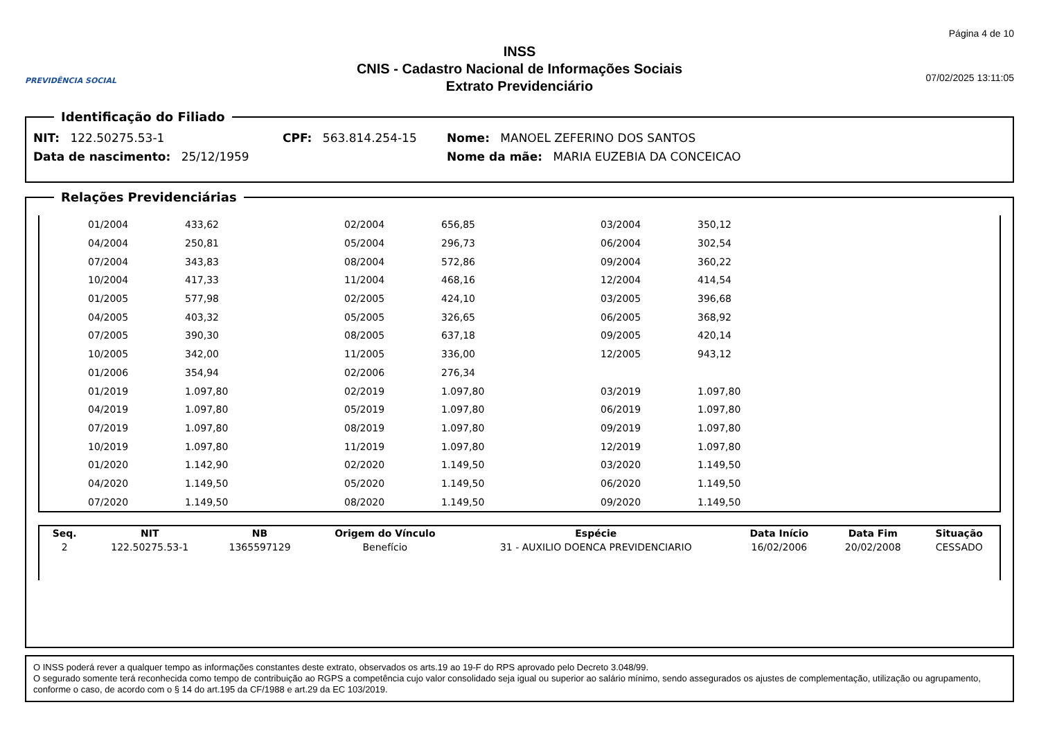PREVIDÊNCIA SOCIAL
INSS
CNIS - Cadastro Nacional de Informações Sociais
Extrato Previdenciário
Página 4 de 10
07/02/2025 13:11:05
Identificação do Filiado
NIT: 122.50275.53-1 CPF: 563.814.254-15 Nome: MANOEL ZEFERINO DOS SANTOS
Data de nascimento: 25/12/1959 Nome da mãe: MARIA EUZEBIA DA CONCEICAO
Relações Previdenciárias
| | 01/2004 | 433,62 | 02/2004 | 656,85 | 03/2004 | 350,12 | |
| | 04/2004 | 250,81 | 05/2004 | 296,73 | 06/2004 | 302,54 | |
| | 07/2004 | 343,83 | 08/2004 | 572,86 | 09/2004 | 360,22 | |
| | 10/2004 | 417,33 | 11/2004 | 468,16 | 12/2004 | 414,54 | |
| | 01/2005 | 577,98 | 02/2005 | 424,10 | 03/2005 | 396,68 | |
| | 04/2005 | 403,32 | 05/2005 | 326,65 | 06/2005 | 368,92 | |
| | 07/2005 | 390,30 | 08/2005 | 637,18 | 09/2005 | 420,14 | |
| | 10/2005 | 342,00 | 11/2005 | 336,00 | 12/2005 | 943,12 | |
| | 01/2006 | 354,94 | 02/2006 | 276,34 | | | |
| | 01/2019 | 1.097,80 | 02/2019 | 1.097,80 | 03/2019 | 1.097,80 | |
| | 04/2019 | 1.097,80 | 05/2019 | 1.097,80 | 06/2019 | 1.097,80 | |
| | 07/2019 | 1.097,80 | 08/2019 | 1.097,80 | 09/2019 | 1.097,80 | |
| | 10/2019 | 1.097,80 | 11/2019 | 1.097,80 | 12/2019 | 1.097,80 | |
| | 01/2020 | 1.142,90 | 02/2020 | 1.149,50 | 03/2020 | 1.149,50 | |
| | 04/2020 | 1.149,50 | 05/2020 | 1.149,50 | 06/2020 | 1.149,50 | |
| | 07/2020 | 1.149,50 | 08/2020 | 1.149,50 | 09/2020 | 1.149,50 | |
| Seq. | NIT | NB | Origem do Vínculo | Espécie | Data Início | Data Fim | Situação |
| --- | --- | --- | --- | --- | --- | --- | --- |
| 2 | 122.50275.53-1 | 1365597129 | Benefício | 31 - AUXILIO DOENCA PREVIDENCIARIO | 16/02/2006 | 20/02/2008 | CESSADO |
O INSS poderá rever a qualquer tempo as informações constantes deste extrato, observados os arts.19 ao 19-F do RPS aprovado pelo Decreto 3.048/99.
O segurado somente terá reconhecida como tempo de contribuição ao RGPS a competência cujo valor consolidado seja igual ou superior ao salário mínimo, sendo assegurados os ajustes de complementação, utilização ou agrupamento, conforme o caso, de acordo com o § 14 do art.195 da CF/1988 e art.29 da EC 103/2019.